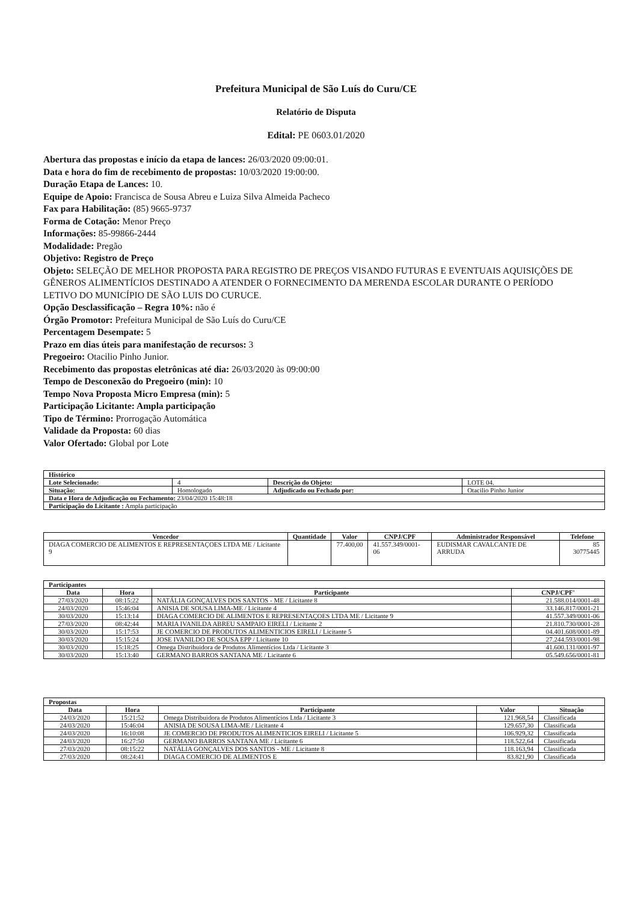Prefeitura Municipal de São Luís do Curu/CE
Relatório de Disputa
Edital: PE 0603.01/2020
Abertura das propostas e início da etapa de lances: 26/03/2020 09:00:01.
Data e hora do fim de recebimento de propostas: 10/03/2020 19:00:00.
Duração Etapa de Lances: 10.
Equipe de Apoio: Francisca de Sousa Abreu e Luiza Silva Almeida Pacheco
Fax para Habilitação: (85) 9665-9737
Forma de Cotação: Menor Preço
Informações: 85-99866-2444
Modalidade: Pregão
Objetivo: Registro de Preço
Objeto: SELEÇÃO DE MELHOR PROPOSTA PARA REGISTRO DE PREÇOS VISANDO FUTURAS E EVENTUAIS AQUISIÇÕES DE GÊNEROS ALIMENTÍCIOS DESTINADO A ATENDER O FORNECIMENTO DA MERENDA ESCOLAR DURANTE O PERÍODO LETIVO DO MUNICÍPIO DE SÃO LUIS DO CURUCE.
Opção Desclassificação – Regra 10%: não é
Órgão Promotor: Prefeitura Municipal de São Luís do Curu/CE
Percentagem Desempate: 5
Prazo em dias úteis para manifestação de recursos: 3
Pregoeiro: Otacilio Pinho Junior.
Recebimento das propostas eletrônicas até dia: 26/03/2020 às 09:00:00
Tempo de Desconexão do Pregoeiro (min): 10
Tempo Nova Proposta Micro Empresa (min): 5
Participação Licitante: Ampla participação
Tipo de Término: Prorrogação Automática
Validade da Proposta: 60 dias
Valor Ofertado: Global por Lote
| Histórico | | | |
| --- | --- | --- | --- |
| Lote Selecionado: | 4 | Descrição do Objeto: | LOTE 04. |
| Situação: | Homologado | Adjudicado ou Fechado por: | Otacilio Pinho Junior |
| Data e Hora de Adjudicação ou Fechamento: 23/04/2020 15:48:18 | | | |
| Participação do Licitante : Ampla participação | | | |
| Vencedor | Quantidade | Valor | CNPJ/CPF | Administrador Responsável | Telefone |
| --- | --- | --- | --- | --- | --- |
| DIAGA COMERCIO DE ALIMENTOS E REPRESENTAÇOES LTDA ME / Licitante 9 | | 77.400,00 | 41.557.349/0001-06 | EUDISMAR CAVALCANTE DE ARRUDA | 85 30775445 |
| Participantes | | | |
| --- | --- | --- | --- |
| Data | Hora | Participante | CNPJ/CPF' |
| 27/03/2020 | 08:15:22 | NATÁLIA GONÇALVES DOS SANTOS - ME / Licitante 8 | 21.588.014/0001-48 |
| 24/03/2020 | 15:46:04 | ANISIA DE SOUSA LIMA-ME / Licitante 4 | 33.146.817/0001-21 |
| 30/03/2020 | 15:13:14 | DIAGA COMERCIO DE ALIMENTOS E REPRESENTAÇOES LTDA ME / Licitante 9 | 41.557.349/0001-06 |
| 27/03/2020 | 08:42:44 | MARIA IVANILDA ABREU SAMPAIO EIRELI / Licitante 2 | 21.810.730/0001-28 |
| 30/03/2020 | 15:17:53 | JE COMERCIO DE PRODUTOS ALIMENTICIOS EIRELI / Licitante 5 | 04.401.608/0001-89 |
| 30/03/2020 | 15:15:24 | JOSE IVANILDO DE SOUSA EPP / Licitante 10 | 27.244.593/0001-98 |
| 30/03/2020 | 15:18:25 | Omega Distribuidora de Produtos Alimentícios Ltda / Licitante 3 | 41.600.131/0001-97 |
| 30/03/2020 | 15:13:40 | GERMANO BARROS SANTANA ME / Licitante 6 | 05.549.656/0001-81 |
| Propostas | | | | |
| --- | --- | --- | --- | --- |
| Data | Hora | Participante | Valor | Situação |
| 24/03/2020 | 15:21:52 | Omega Distribuidora de Produtos Alimentícios Ltda / Licitante 3 | 121.968,54 | Classificada |
| 24/03/2020 | 15:46:04 | ANISIA DE SOUSA LIMA-ME / Licitante 4 | 129.657,30 | Classificada |
| 24/03/2020 | 16:10:08 | JE COMERCIO DE PRODUTOS ALIMENTICIOS EIRELI / Licitante 5 | 106.929,32 | Classificada |
| 24/03/2020 | 16:27:50 | GERMANO BARROS SANTANA ME / Licitante 6 | 118.522,64 | Classificada |
| 27/03/2020 | 08:15:22 | NATÁLIA GONÇALVES DOS SANTOS - ME / Licitante 8 | 118.163,94 | Classificada |
| 27/03/2020 | 08:24:41 | DIAGA COMERCIO DE ALIMENTOS E | 83.821,90 | Classificada |